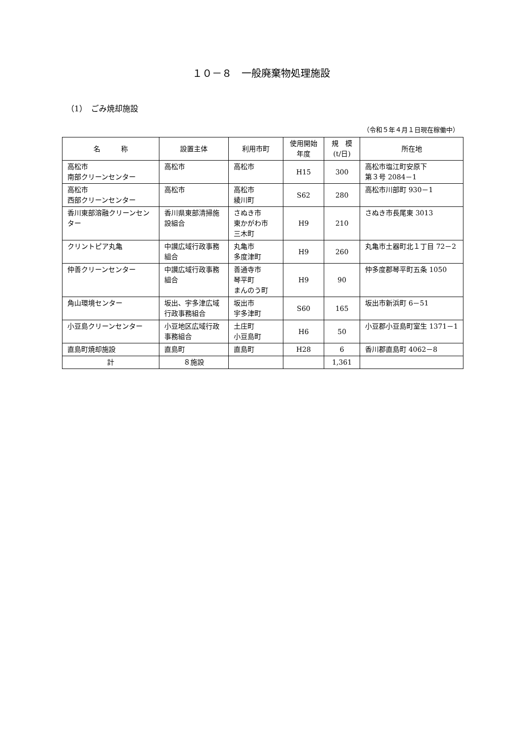１０－８　一般廃棄物処理施設
（1）　ごみ焼却施設
（令和５年４月１日現在稼働中）
| 名 称 | 設置主体 | 利用市町 | 使用開始 年度 | 規 模 (t/日) | 所在地 |
| --- | --- | --- | --- | --- | --- |
| 高松市 南部クリーンセンター | 高松市 | 高松市 | H15 | 300 | 高松市塩江町安原下 第３号 2084－1 |
| 高松市 西部クリーンセンター | 高松市 | 高松市 綾川町 | S62 | 280 | 高松市川部町 930－1 |
| 香川東部溶融クリーンセンター | 香川県東部清掃施設組合 | さぬき市 東かがわ市 三木町 | H9 | 210 | さぬき市長尾東 3013 |
| クリントピア丸亀 | 中讃広域行政事務組合 | 丸亀市 多度津町 | H9 | 260 | 丸亀市土器町北１丁目 72－2 |
| 仲善クリーンセンター | 中讃広域行政事務組合 | 善通寺市 琴平町 まんのう町 | H9 | 90 | 仲多度郡琴平町五条 1050 |
| 角山環境センター | 坂出、宇多津広域行政事務組合 | 坂出市 宇多津町 | S60 | 165 | 坂出市新浜町 6－51 |
| 小豆島クリーンセンター | 小豆地区広域行政事務組合 | 土庄町 小豆島町 | H6 | 50 | 小豆郡小豆島町室生 1371－1 |
| 直島町焼却施設 | 直島町 | 直島町 | H28 | 6 | 香川郡直島町 4062－8 |
| 計 | ８施設 | | | 1,361 | |